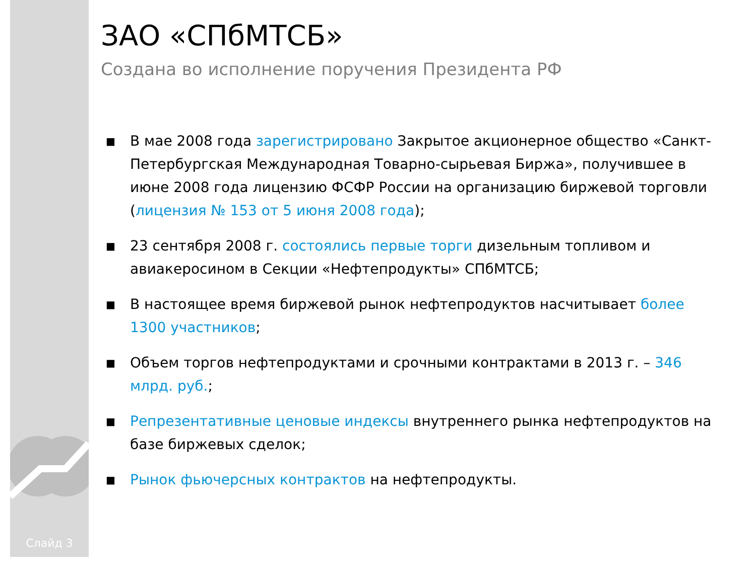Слайд 3
ЗАО «СПбМТСБ»
Создана во исполнение поручения Президента РФ
■ В мае 2008 года зарегистрировано Закрытое акционерное общество «Санкт-Петербургская Международная Товарно-сырьевая Биржа», получившее в июне 2008 года лицензию ФСФР России на организацию биржевой торговли (лицензия № 153 от 5 июня 2008 года);
■ 23 сентября 2008 г. состоялись первые торги дизельным топливом и авиакеросином в Секции «Нефтепродукты» СПбМТСБ;
■ В настоящее время биржевой рынок нефтепродуктов насчитывает более 1300 участников;
■ Объем торгов нефтепродуктами и срочными контрактами в 2013 г. – 346 млрд. руб.;
■ Репрезентативные ценовые индексы внутреннего рынка нефтепродуктов на базе биржевых сделок;
■ Рынок фьючерсных контрактов на нефтепродукты.